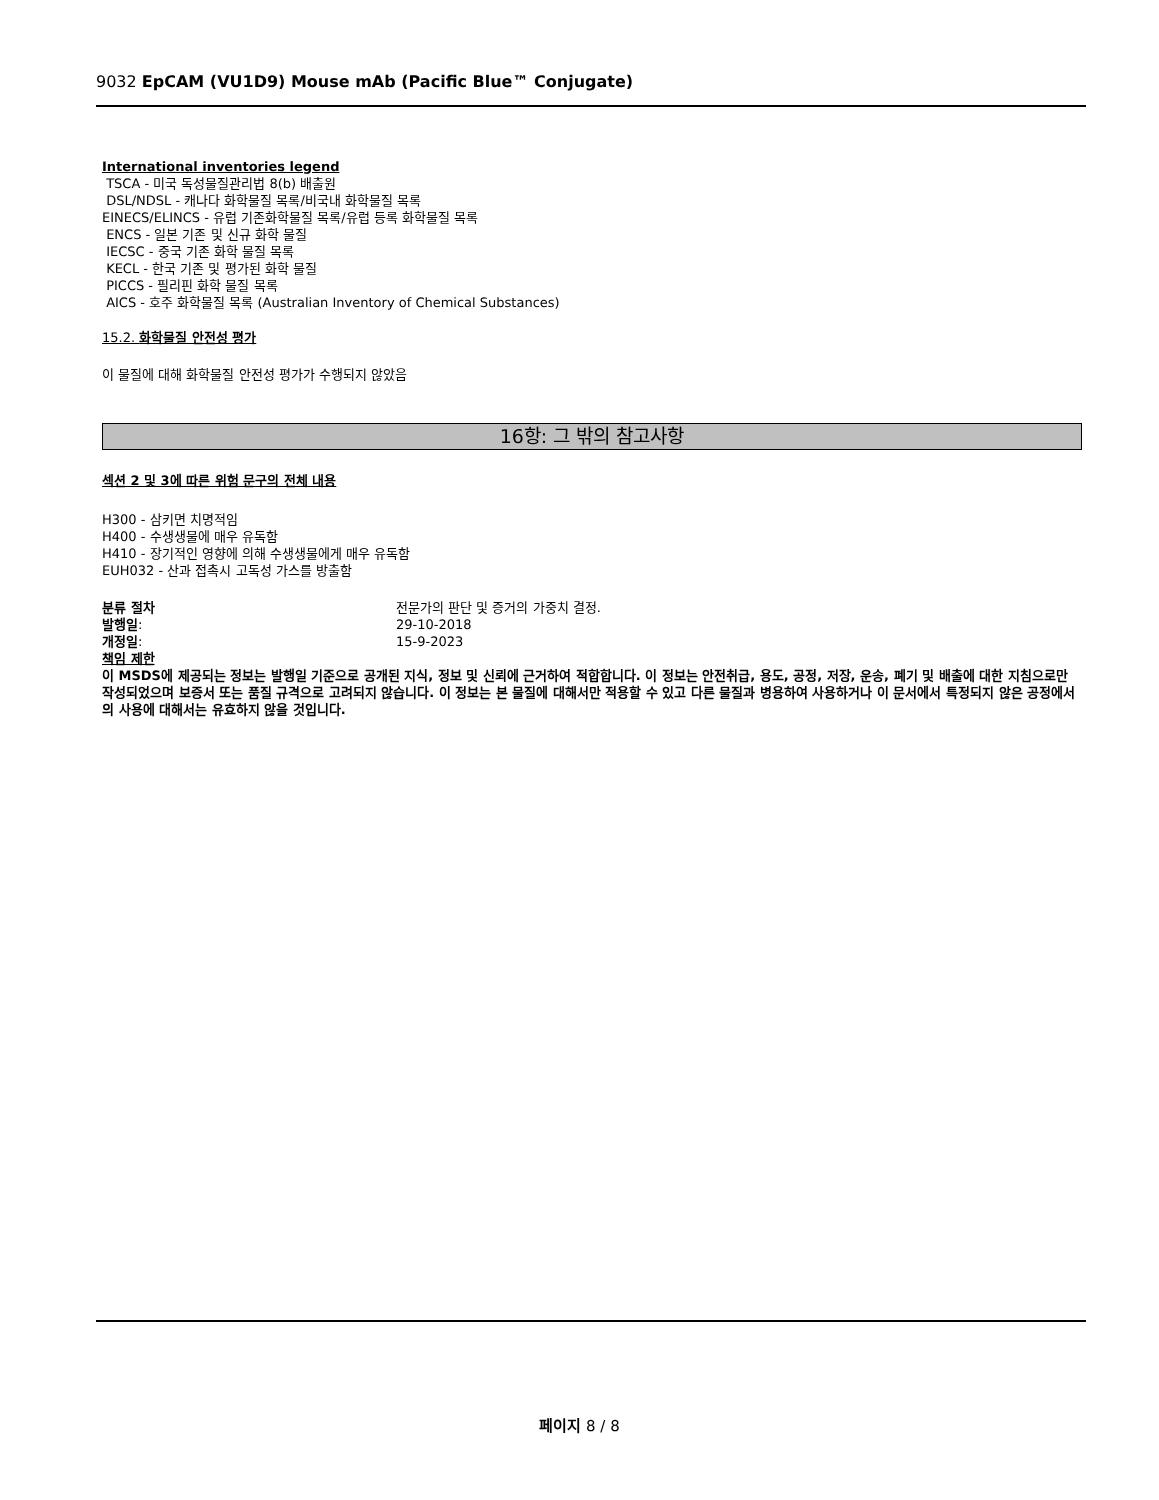9032 EpCAM (VU1D9) Mouse mAb (Pacific Blue™ Conjugate)
International inventories legend
TSCA - 미국 독성물질관리법 8(b) 배출원
DSL/NDSL - 캐나다 화학물질 목록/비국내 화학물질 목록
EINECS/ELINCS - 유럽 기존화학물질 목록/유럽 등록 화학물질 목록
ENCS - 일본 기존 및 신규 화학 물질
IECSC - 중국 기존 화학 물질 목록
KECL - 한국 기존 및 평가된 화학 물질
PICCS - 필리핀 화학 물질 목록
AICS - 호주 화학물질 목록 (Australian Inventory of Chemical Substances)
15.2. 화학물질 안전성 평가
이 물질에 대해 화학물질 안전성 평가가 수행되지 않았음
16항: 그 밖의 참고사항
섹션 2 및 3에 따른 위험 문구의 전체 내용
H300 - 삼키면 치명적임
H400 - 수생생물에 매우 유독함
H410 - 장기적인 영향에 의해 수생생물에게 매우 유독함
EUH032 - 산과 접촉시 고독성 가스를 방출함
분류 절차 전문가의 판단 및 증거의 가중치 결정.
발행일: 29-10-2018
개정일: 15-9-2023
책임 제한
이 MSDS에 제공되는 정보는 발행일 기준으로 공개된 지식, 정보 및 신뢰에 근거하여 적합합니다. 이 정보는 안전취급, 용도, 공정, 저장, 운송, 폐기 및 배출에 대한 지침으로만 작성되었으며 보증서 또는 품질 규격으로 고려되지 않습니다. 이 정보는 본 물질에 대해서만 적용할 수 있고 다른 물질과 병용하여 사용하거나 이 문서에서 특정되지 않은 공정에서의 사용에 대해서는 유효하지 않을 것입니다.
페이지 8 / 8